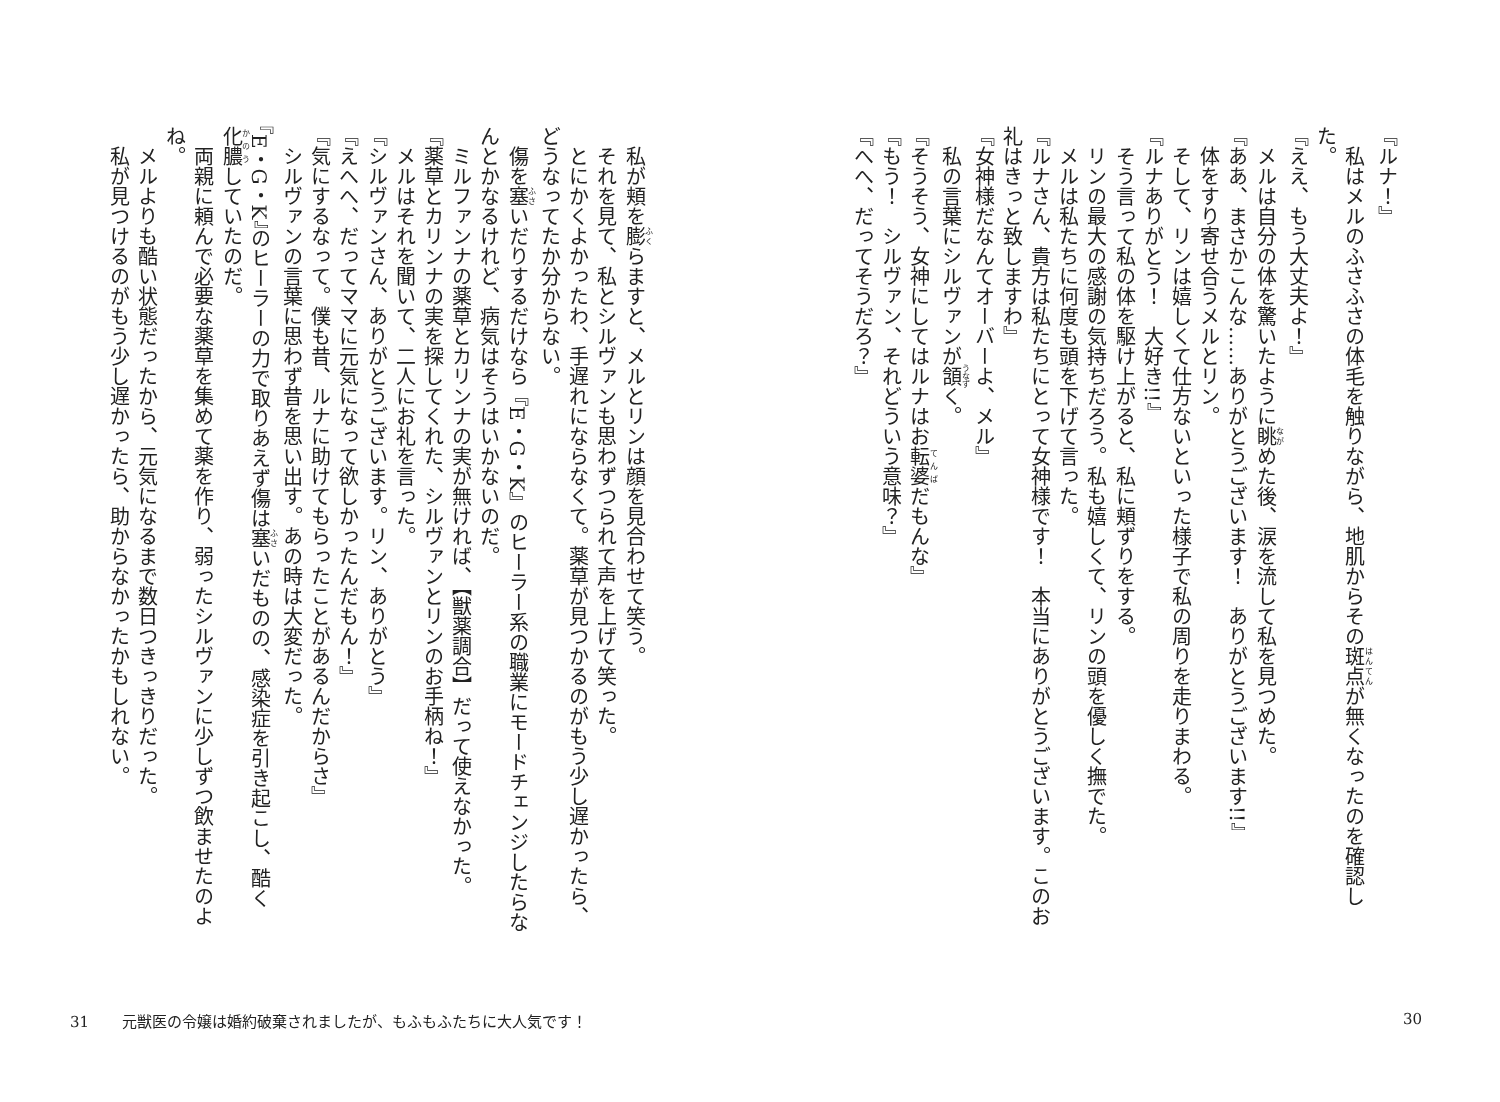『ルナ！』
私はメルのふさふさの体毛を触りながら、地肌からその斑点が無くなったのを確認した。
『ええ、もう大丈夫よ！』
メルは自分の体を驚いたように眺めた後、涙を流して私を見つめた。
『ああ、まさかこんな……ありがとうございます！　ありがとうございます!!』
体をすり寄せ合うメルとリン。
そして、リンは嬉しくて仕方ないといった様子で私の周りを走りまわる。
『ルナありがとう！　大好き!!』
そう言って私の体を駆け上がると、私に頬ずりをする。
リンの最大の感謝の気持ちだろう。私も嬉しくて、リンの頭を優しく撫でた。
メルは私たちに何度も頭を下げて言った。
『ルナさん、貴方は私たちにとって女神様です！　本当にありがとうございます。このお礼はきっと致しますわ』
『女神様だなんてオーバーよ、メル』
私の言葉にシルヴァンが頷く。
『そうそう、女神にしてはルナはお転婆だもんな』
『もう！　シルヴァン、それどういう意味？』
『へへ、だってそうだろ？』
30
私が頬を膨らますと、メルとリンは顔を見合わせて笑う。
それを見て、私とシルヴァンも思わずつられて声を上げて笑った。
とにかくよかったわ、手遅れにならなくて。薬草が見つかるのがもう少し遅かったら、どうなってたか分からない。
傷を塞いだりするだけなら『E・G・K』のヒーラー系の職業にモードチェンジしたらなんとかなるけれど、病気はそうはいかないのだ。
ミルファンナの薬草とカリンナの実が無ければ、【獣薬調合】だって使えなかった。
『薬草とカリンナの実を探してくれた、シルヴァンとリンのお手柄ね！』
メルはそれを聞いて、二人にお礼を言った。
『シルヴァンさん、ありがとうございます。リン、ありがとう』
『えへへ、だってママに元気になって欲しかったんだもん！』
『気にするなって。僕も昔、ルナに助けてもらったことがあるんだからさ』
シルヴァンの言葉に思わず昔を思い出す。あの時は大変だった。
『E・G・K』のヒーラーの力で取りあえず傷は塞いだものの、感染症を引き起こし、酷く化膿していたのだ。
両親に頼んで必要な薬草を集めて薬を作り、弱ったシルヴァンに少しずつ飲ませたのよね。
メルよりも酷い状態だったから、元気になるまで数日つきっきりだった。
私が見つけるのがもう少し遅かったら、助からなかったかもしれない。
31 元獣医の令嬢は婚約破棄されましたが、もふもふたちに大人気です！